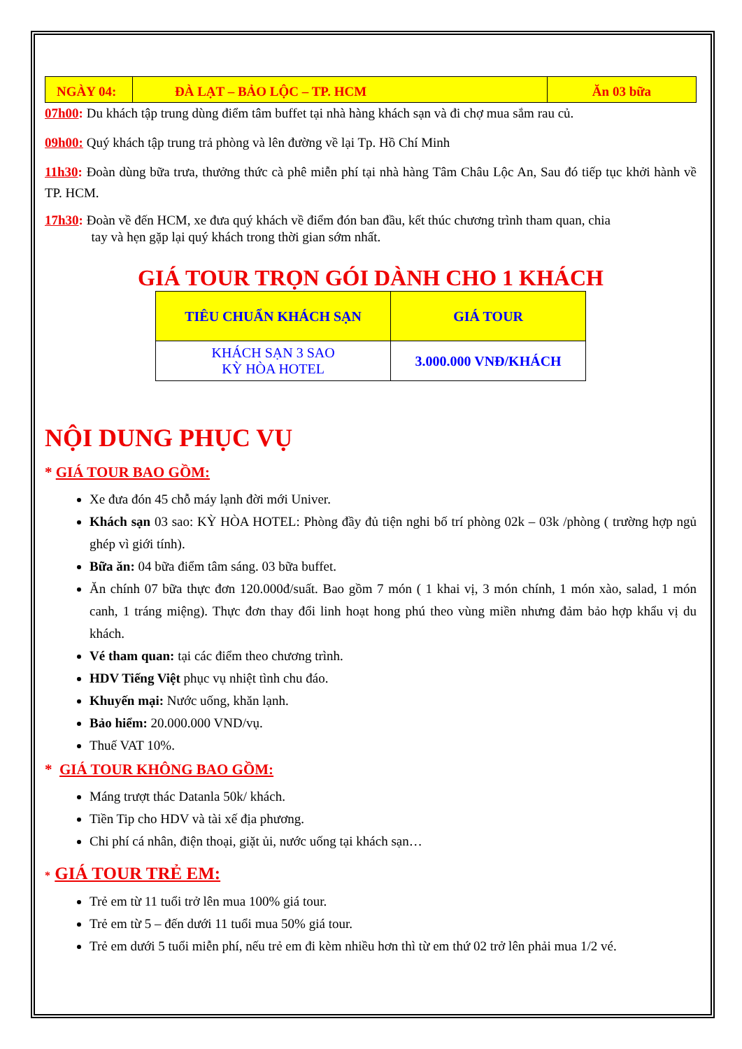| NGÀY 04: | ĐÀ LẠT – BẢO LỘC – TP. HCM | Ăn 03 bữa |
07h00: Du khách tập trung dùng điểm tâm buffet tại nhà hàng khách sạn và đi chợ mua sắm rau củ.
09h00: Quý khách tập trung trả phòng và lên đường về lại Tp. Hồ Chí Minh
11h30: Đoàn dùng bữa trưa, thưởng thức cà phê miễn phí tại nhà hàng Tâm Châu Lộc An, Sau đó tiếp tục khởi hành về TP. HCM.
17h30: Đoàn về đến HCM, xe đưa quý khách về điểm đón ban đầu, kết thúc chương trình tham quan, chia
tay và hẹn gặp lại quý khách trong thời gian sớm nhất.
GIÁ TOUR TRỌN GÓI DÀNH CHO 1 KHÁCH
| TIÊU CHUẨN KHÁCH SẠN | GIÁ TOUR |
| --- | --- |
| KHÁCH SẠN 3 SAO KỲ HÒA HOTEL | 3.000.000 VNĐ/KHÁCH |
NỘI DUNG PHỤC VỤ
* GIÁ TOUR BAO GỒM:
Xe đưa đón 45 chỗ máy lạnh đời mới Univer.
Khách sạn 03 sao: KỲ HÒA HOTEL: Phòng đầy đủ tiện nghi bố trí phòng 02k – 03k /phòng ( trường hợp ngủ ghép vì giới tính).
Bữa ăn: 04 bữa điểm tâm sáng. 03 bữa buffet.
Ăn chính 07 bữa thực đơn 120.000đ/suất. Bao gồm 7 món ( 1 khai vị, 3 món chính, 1 món xào, salad, 1 món canh, 1 tráng miệng). Thực đơn thay đổi linh hoạt hong phú theo vùng miền nhưng đảm bảo hợp khẩu vị du khách.
Vé tham quan: tại các điểm theo chương trình.
HDV Tiếng Việt phục vụ nhiệt tình chu đáo.
Khuyến mại: Nước uống, khăn lạnh.
Bảo hiểm: 20.000.000 VND/vụ.
Thuế VAT 10%.
* GIÁ TOUR KHÔNG BAO GỒM:
Máng trượt thác Datanla 50k/ khách.
Tiền Tip cho HDV và tài xế địa phương.
Chi phí cá nhân, điện thoại, giặt ủi, nước uống tại khách sạn…
* GIÁ TOUR TRẺ EM:
Trẻ em từ 11 tuổi trở lên mua 100% giá tour.
Trẻ em từ 5 – đến dưới 11 tuổi mua 50% giá tour.
Trẻ em dưới 5 tuổi miễn phí, nếu trẻ em đi kèm nhiều hơn thì từ em thứ 02 trở lên phải mua 1/2 vé.